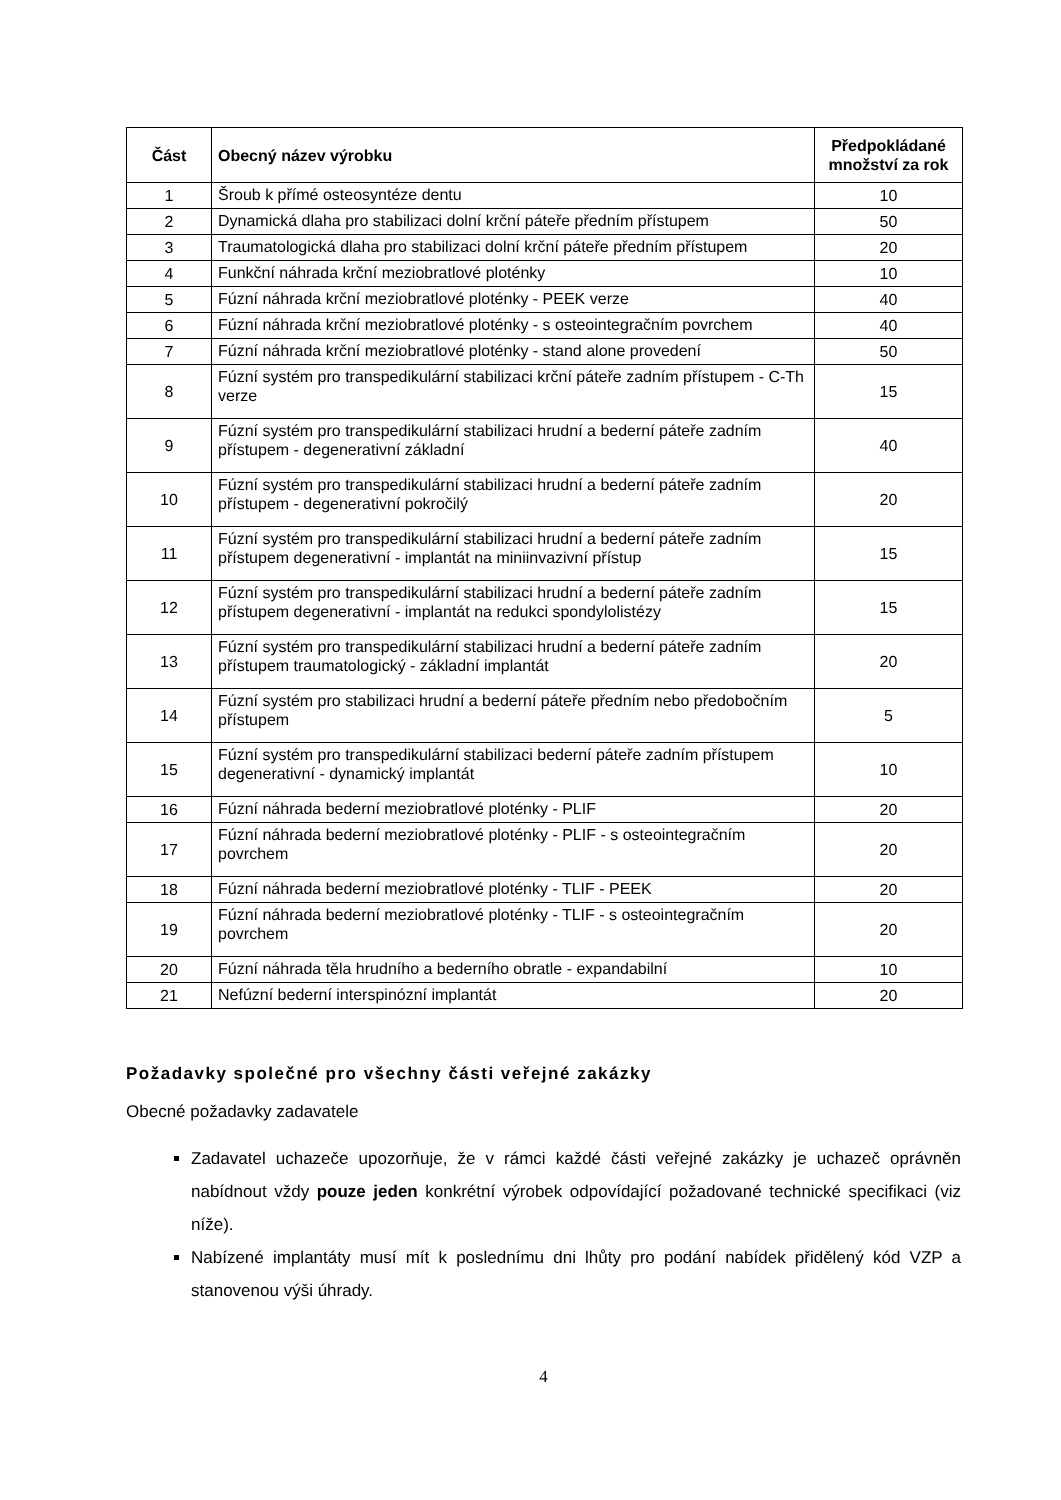| Část | Obecný název výrobku | Předpokládané množství za rok |
| --- | --- | --- |
| 1 | Šroub k přímé osteosyntéze dentu | 10 |
| 2 | Dynamická dlaha pro stabilizaci dolní krční páteře předním přístupem | 50 |
| 3 | Traumatologická dlaha pro stabilizaci dolní krční páteře předním přístupem | 20 |
| 4 | Funkční náhrada krční meziobratlové ploténky | 10 |
| 5 | Fúzní náhrada krční meziobratlové ploténky - PEEK verze | 40 |
| 6 | Fúzní náhrada krční meziobratlové ploténky - s osteointegračním povrchem | 40 |
| 7 | Fúzní náhrada krční meziobratlové ploténky - stand alone provedení | 50 |
| 8 | Fúzní systém pro transpedikulární stabilizaci krční páteře zadním přístupem - C-Th verze | 15 |
| 9 | Fúzní systém pro transpedikulární stabilizaci hrudní a bederní páteře zadním přístupem - degenerativní základní | 40 |
| 10 | Fúzní systém pro transpedikulární stabilizaci hrudní a bederní páteře zadním přístupem - degenerativní pokročilý | 20 |
| 11 | Fúzní systém pro transpedikulární stabilizaci hrudní a bederní páteře zadním přístupem degenerativní - implantát na miniinvazivní přístup | 15 |
| 12 | Fúzní systém pro transpedikulární stabilizaci hrudní a bederní páteře zadním přístupem degenerativní - implantát na redukci spondylolistézy | 15 |
| 13 | Fúzní systém pro transpedikulární stabilizaci hrudní a bederní páteře zadním přístupem traumatologický - základní implantát | 20 |
| 14 | Fúzní systém pro stabilizaci hrudní a bederní páteře předním nebo předobočním přístupem | 5 |
| 15 | Fúzní systém pro transpedikulární stabilizaci bederní páteře zadním přístupem degenerativní - dynamický implantát | 10 |
| 16 | Fúzní náhrada bederní meziobratlové ploténky - PLIF | 20 |
| 17 | Fúzní náhrada bederní meziobratlové ploténky - PLIF - s osteointegračním povrchem | 20 |
| 18 | Fúzní náhrada bederní meziobratlové ploténky - TLIF - PEEK | 20 |
| 19 | Fúzní náhrada bederní meziobratlové ploténky - TLIF - s osteointegračním povrchem | 20 |
| 20 | Fúzní náhrada těla hrudního a bederního obratle - expandabilní | 10 |
| 21 | Nefúzní bederní interspinózní implantát | 20 |
Požadavky společné pro všechny části veřejné zakázky
Obecné požadavky zadavatele
Zadavatel uchazeče upozorňuje, že v rámci každé části veřejné zakázky je uchazeč oprávněn nabídnout vždy pouze jeden konkrétní výrobek odpovídající požadované technické specifikaci (viz níže).
Nabízené implantáty musí mít k poslednímu dni lhůty pro podání nabídek přidělený kód VZP a stanovenou výši úhrady.
4